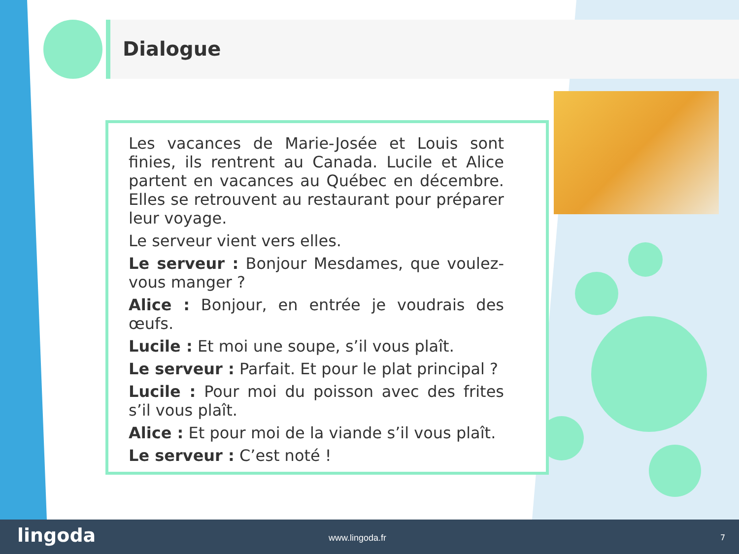Dialogue
Les vacances de Marie-Josée et Louis sont finies, ils rentrent au Canada. Lucile et Alice partent en vacances au Québec en décembre. Elles se retrouvent au restaurant pour préparer leur voyage.
Le serveur vient vers elles.
Le serveur : Bonjour Mesdames, que voulez-vous manger ?
Alice : Bonjour, en entrée je voudrais des œufs.
Lucile : Et moi une soupe, s’il vous plaît.
Le serveur : Parfait. Et pour le plat principal ?
Lucile : Pour moi du poisson avec des frites s’il vous plaît.
Alice : Et pour moi de la viande s’il vous plaît.
Le serveur : C’est noté !
lingoda www.lingoda.fr 7